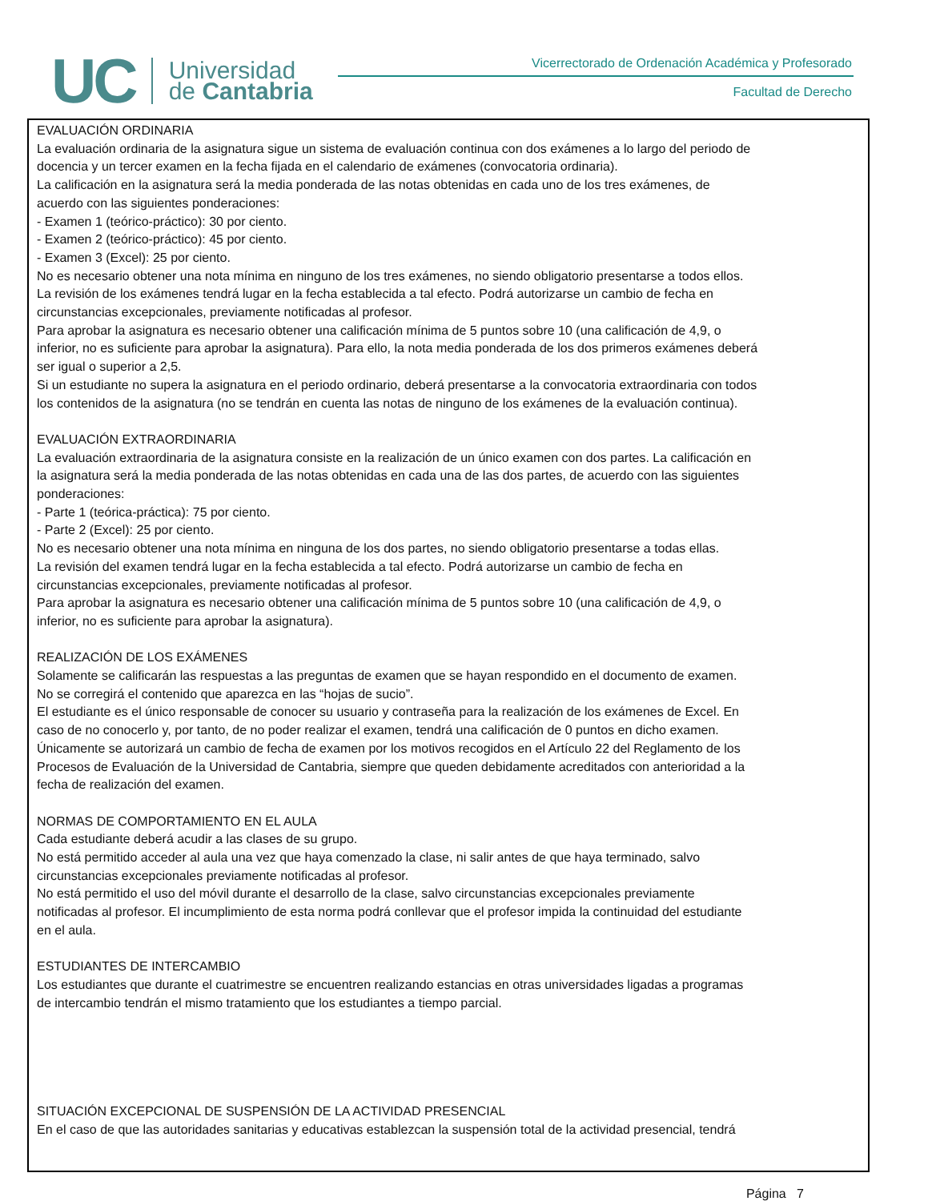UC
Universidad
de Cantabria
Vicerrectorado de Ordenación Académica y Profesorado
Facultad de Derecho
EVALUACIÓN ORDINARIA
La evaluación ordinaria de la asignatura sigue un sistema de evaluación continua con dos exámenes a lo largo del periodo de
docencia y un tercer examen en la fecha fijada en el calendario de exámenes (convocatoria ordinaria).
La calificación en la asignatura será la media ponderada de las notas obtenidas en cada uno de los tres exámenes, de
acuerdo con las siguientes ponderaciones:
- Examen 1 (teórico-práctico): 30 por ciento.
- Examen 2 (teórico-práctico): 45 por ciento.
- Examen 3 (Excel): 25 por ciento.
No es necesario obtener una nota mínima en ninguno de los tres exámenes, no siendo obligatorio presentarse a todos ellos.
La revisión de los exámenes tendrá lugar en la fecha establecida a tal efecto. Podrá autorizarse un cambio de fecha en
circunstancias excepcionales, previamente notificadas al profesor.
Para aprobar la asignatura es necesario obtener una calificación mínima de 5 puntos sobre 10 (una calificación de 4,9, o
inferior, no es suficiente para aprobar la asignatura). Para ello, la nota media ponderada de los dos primeros exámenes deberá
ser igual o superior a 2,5.
Si un estudiante no supera la asignatura en el periodo ordinario, deberá presentarse a la convocatoria extraordinaria con todos
los contenidos de la asignatura (no se tendrán en cuenta las notas de ninguno de los exámenes de la evaluación continua).
EVALUACIÓN EXTRAORDINARIA
La evaluación extraordinaria de la asignatura consiste en la realización de un único examen con dos partes. La calificación en
la asignatura será la media ponderada de las notas obtenidas en cada una de las dos partes, de acuerdo con las siguientes
ponderaciones:
- Parte 1 (teórica-práctica): 75 por ciento.
- Parte 2 (Excel): 25 por ciento.
No es necesario obtener una nota mínima en ninguna de los dos partes, no siendo obligatorio presentarse a todas ellas.
La revisión del examen tendrá lugar en la fecha establecida a tal efecto. Podrá autorizarse un cambio de fecha en
circunstancias excepcionales, previamente notificadas al profesor.
Para aprobar la asignatura es necesario obtener una calificación mínima de 5 puntos sobre 10 (una calificación de 4,9, o
inferior, no es suficiente para aprobar la asignatura).
REALIZACIÓN DE LOS EXÁMENES
Solamente se calificarán las respuestas a las preguntas de examen que se hayan respondido en el documento de examen.
No se corregirá el contenido que aparezca en las “hojas de sucio”.
El estudiante es el único responsable de conocer su usuario y contraseña para la realización de los exámenes de Excel. En
caso de no conocerlo y, por tanto, de no poder realizar el examen, tendrá una calificación de 0 puntos en dicho examen.
Únicamente se autorizará un cambio de fecha de examen por los motivos recogidos en el Artículo 22 del Reglamento de los
Procesos de Evaluación de la Universidad de Cantabria, siempre que queden debidamente acreditados con anterioridad a la
fecha de realización del examen.
NORMAS DE COMPORTAMIENTO EN EL AULA
Cada estudiante deberá acudir a las clases de su grupo.
No está permitido acceder al aula una vez que haya comenzado la clase, ni salir antes de que haya terminado, salvo
circunstancias excepcionales previamente notificadas al profesor.
No está permitido el uso del móvil durante el desarrollo de la clase, salvo circunstancias excepcionales previamente
notificadas al profesor. El incumplimiento de esta norma podrá conllevar que el profesor impida la continuidad del estudiante
en el aula.
ESTUDIANTES DE INTERCAMBIO
Los estudiantes que durante el cuatrimestre se encuentren realizando estancias en otras universidades ligadas a programas
de intercambio tendrán el mismo tratamiento que los estudiantes a tiempo parcial.
SITUACIÓN EXCEPCIONAL DE SUSPENSIÓN DE LA ACTIVIDAD PRESENCIAL
En el caso de que las autoridades sanitarias y educativas establezcan la suspensión total de la actividad presencial, tendrá
Página 7